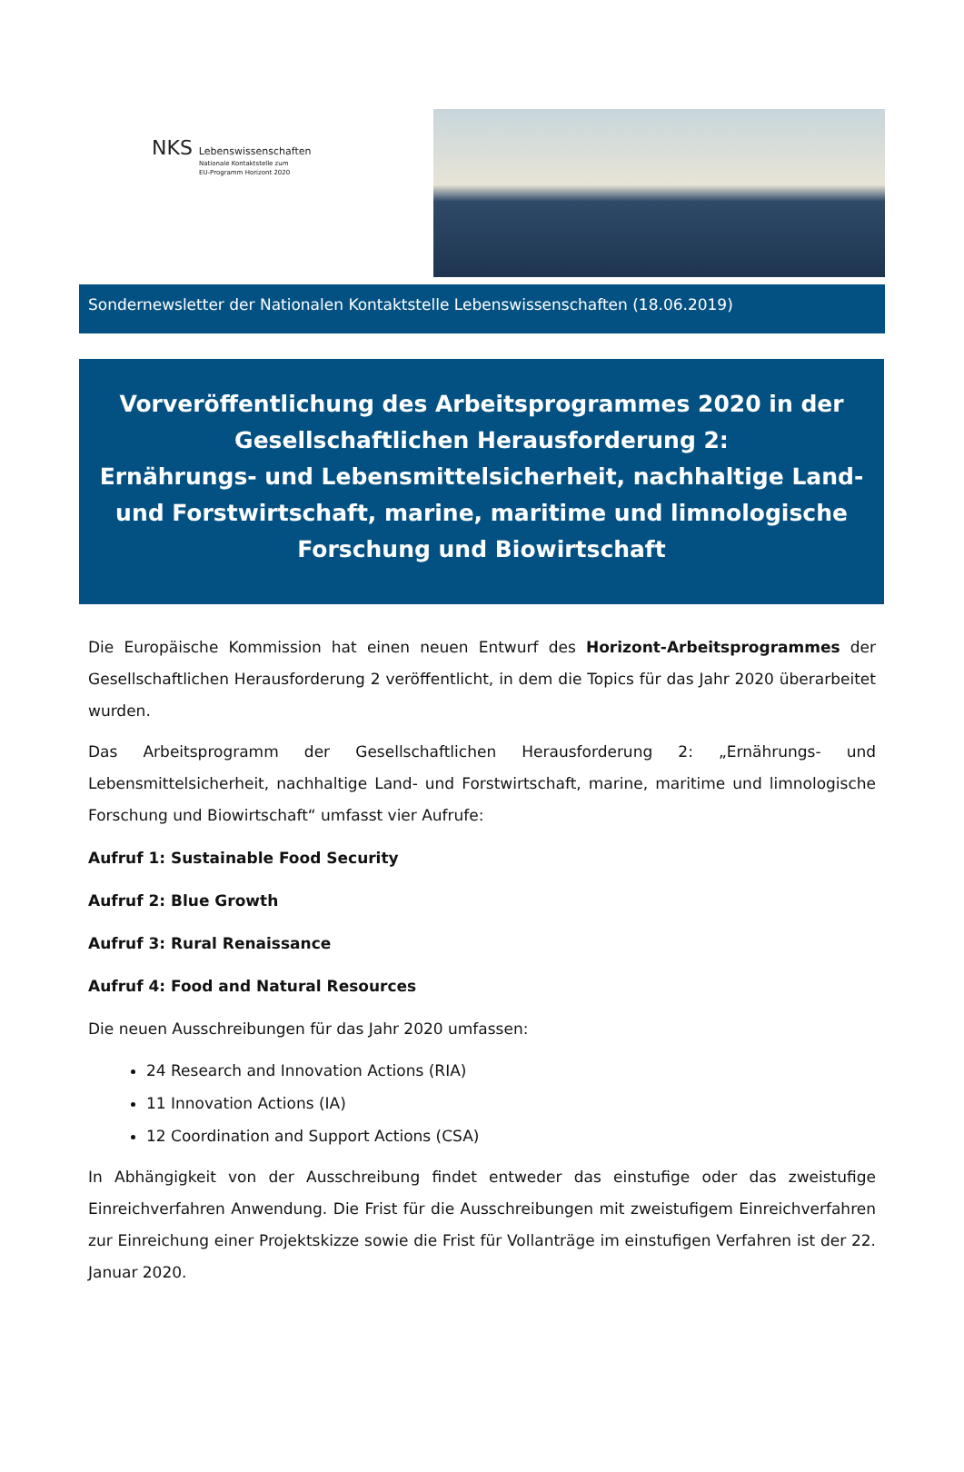NKS Lebenswissenschaften
Nationale Kontaktstelle zum
EU-Programm Horizont 2020
Sondernewsletter der Nationalen Kontaktstelle Lebenswissenschaften (18.06.2019)
Vorveröffentlichung des Arbeitsprogrammes 2020 in der Gesellschaftlichen Herausforderung 2:
Ernährungs- und Lebensmittelsicherheit, nachhaltige Land- und Forstwirtschaft, marine, maritime und limnologische Forschung und Biowirtschaft
Die Europäische Kommission hat einen neuen Entwurf des Horizont-Arbeitsprogrammes der Gesellschaftlichen Herausforderung 2 veröffentlicht, in dem die Topics für das Jahr 2020 überarbeitet wurden.
Das Arbeitsprogramm der Gesellschaftlichen Herausforderung 2: „Ernährungs- und Lebensmittelsicherheit, nachhaltige Land- und Forstwirtschaft, marine, maritime und limnologische Forschung und Biowirtschaft“ umfasst vier Aufrufe:
Aufruf 1: Sustainable Food Security
Aufruf 2: Blue Growth
Aufruf 3: Rural Renaissance
Aufruf 4: Food and Natural Resources
Die neuen Ausschreibungen für das Jahr 2020 umfassen:
24 Research and Innovation Actions (RIA)
11 Innovation Actions (IA)
12 Coordination and Support Actions (CSA)
In Abhängigkeit von der Ausschreibung findet entweder das einstufige oder das zweistufige Einreichverfahren Anwendung. Die Frist für die Ausschreibungen mit zweistufigem Einreichverfahren zur Einreichung einer Projektskizze sowie die Frist für Vollanträge im einstufigen Verfahren ist der 22. Januar 2020.